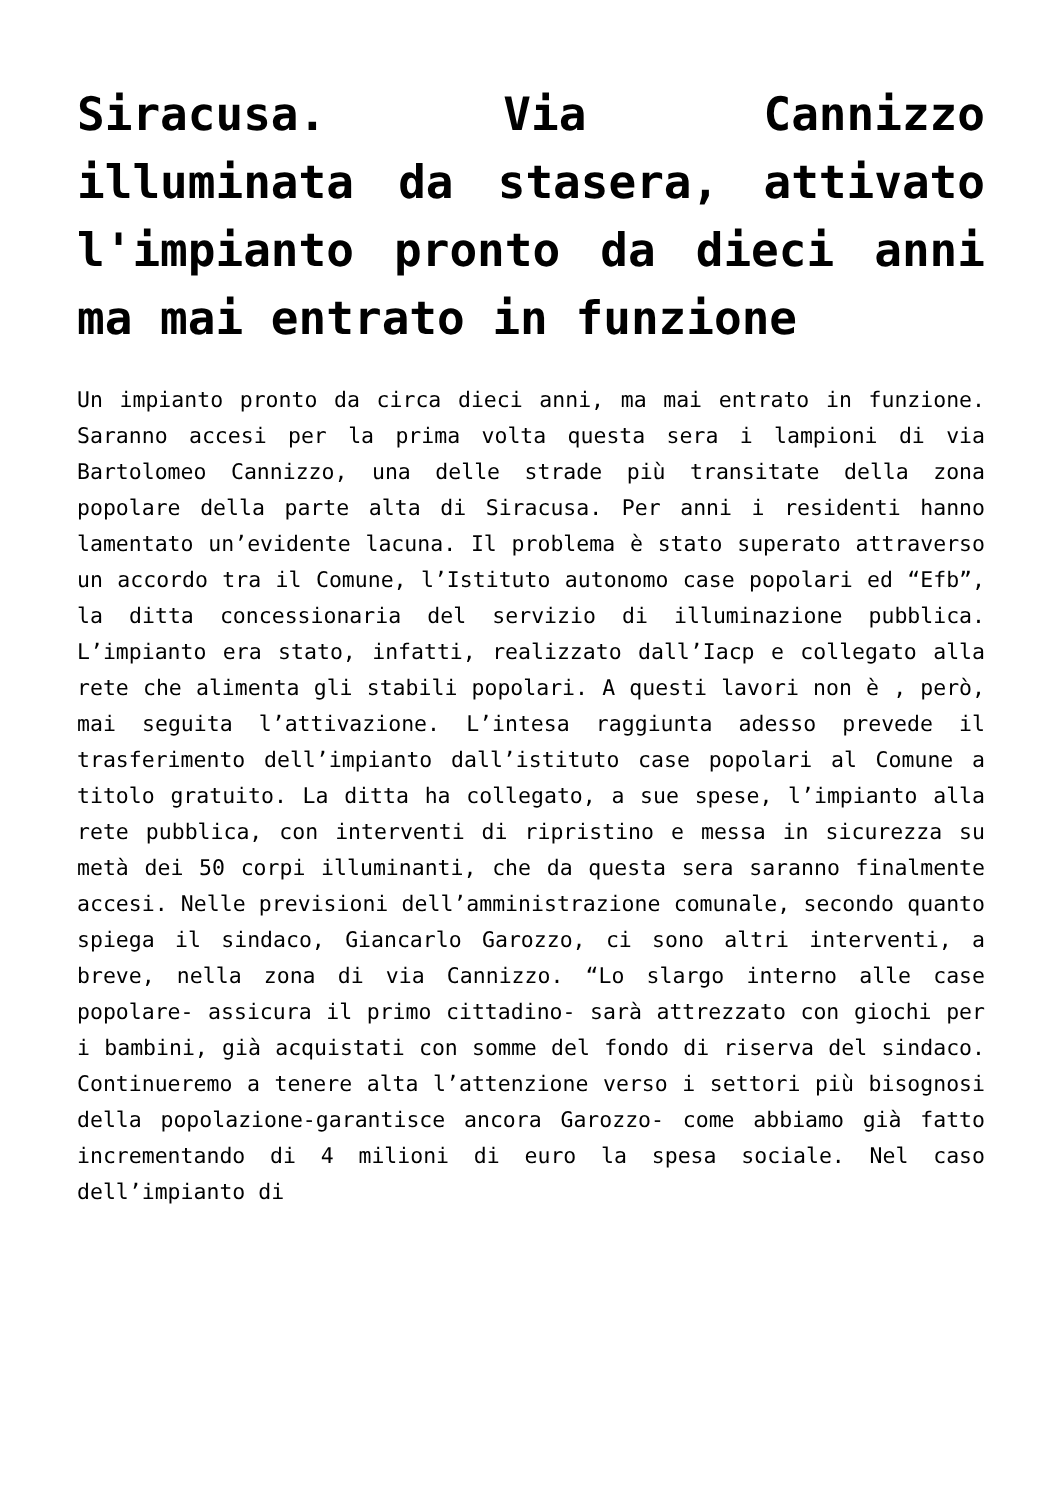Siracusa. Via Cannizzo illuminata da stasera, attivato l'impianto pronto da dieci anni ma mai entrato in funzione
Un impianto pronto da circa dieci anni, ma mai entrato in funzione. Saranno accesi per la prima volta questa sera i lampioni di via Bartolomeo Cannizzo, una delle strade più transitate della zona popolare della parte alta di Siracusa. Per anni i residenti hanno lamentato un’evidente lacuna. Il problema è stato superato attraverso un accordo tra il Comune, l’Istituto autonomo case popolari ed “Efb”, la ditta concessionaria del servizio di illuminazione pubblica. L’impianto era stato, infatti, realizzato dall’Iacp e collegato alla rete che alimenta gli stabili popolari. A questi lavori non è , però, mai seguita l’attivazione. L’intesa raggiunta adesso prevede il trasferimento dell’impianto dall’istituto case popolari al Comune a titolo gratuito. La ditta ha collegato, a sue spese, l’impianto alla rete pubblica, con interventi di ripristino e messa in sicurezza su metà dei 50 corpi illuminanti, che da questa sera saranno finalmente accesi. Nelle previsioni dell’amministrazione comunale, secondo quanto spiega il sindaco, Giancarlo Garozzo, ci sono altri interventi, a breve, nella zona di via Cannizzo. “Lo slargo interno alle case popolare- assicura il primo cittadino- sarà attrezzato con giochi per i bambini, già acquistati con somme del fondo di riserva del sindaco. Continueremo a tenere alta l’attenzione verso i settori più bisognosi della popolazione-garantisce ancora Garozzo- come abbiamo già fatto incrementando di 4 milioni di euro la spesa sociale. Nel caso dell’impianto di